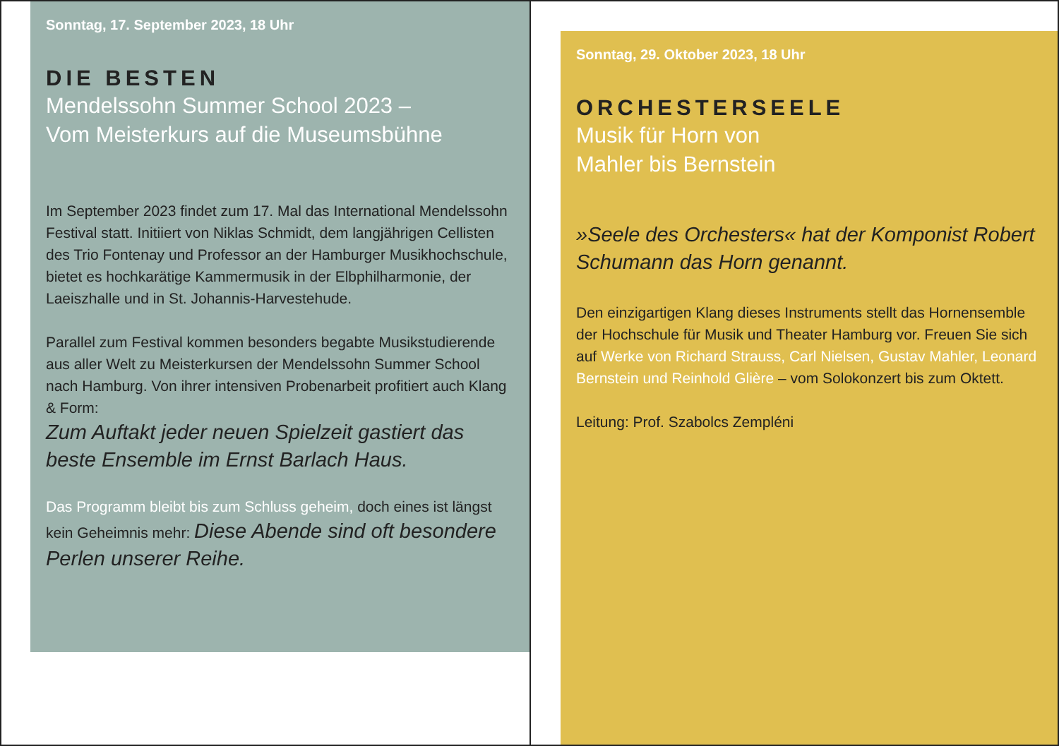Sonntag, 17. September 2023, 18 Uhr
DIE BESTEN
Mendelssohn Summer School 2023 –
Vom Meisterkurs auf die Museumsbühne
Im September 2023 findet zum 17. Mal das International Mendelssohn Festival statt. Initiiert von Niklas Schmidt, dem langjährigen Cellisten des Trio Fontenay und Professor an der Hamburger Musikhochschule, bietet es hochkarätige Kammermusik in der Elbphilharmonie, der Laeiszhalle und in St. Johannis-Harvestehude.
Parallel zum Festival kommen besonders begabte Musikstudierende aus aller Welt zu Meisterkursen der Mendelssohn Summer School nach Hamburg. Von ihrer intensiven Probenarbeit profitiert auch Klang & Form:
Zum Auftakt jeder neuen Spielzeit gastiert das beste Ensemble im Ernst Barlach Haus.
Das Programm bleibt bis zum Schluss geheim, doch eines ist längst kein Geheimnis mehr: Diese Abende sind oft besondere Perlen unserer Reihe.
Sonntag, 29. Oktober 2023, 18 Uhr
ORCHESTERSEELE
Musik für Horn von
Mahler bis Bernstein
»Seele des Orchesters« hat der Komponist Robert Schumann das Horn genannt.
Den einzigartigen Klang dieses Instruments stellt das Hornensemble der Hochschule für Musik und Theater Hamburg vor. Freuen Sie sich auf Werke von Richard Strauss, Carl Nielsen, Gustav Mahler, Leonard Bernstein und Reinhold Glière – vom Solokonzert bis zum Oktett.
Leitung: Prof. Szabolcs Zempléni